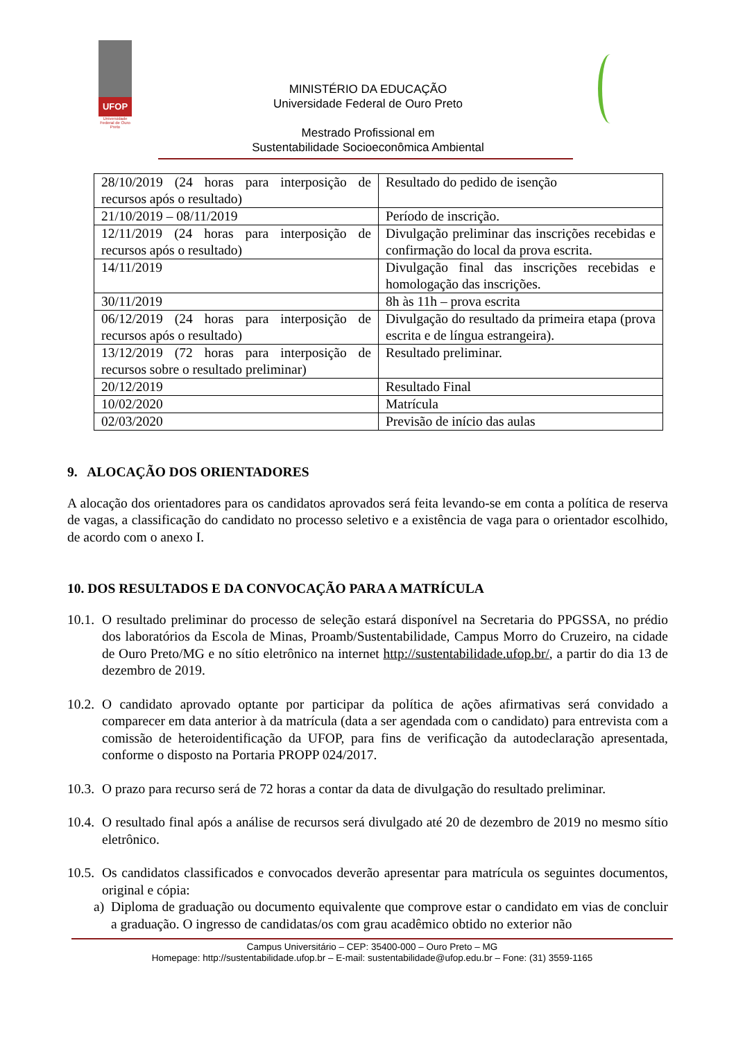UFOP
Universidade Federal de Ouro Preto
MINISTÉRIO DA EDUCAÇÃO
Universidade Federal de Ouro Preto
Mestrado Profissional em
Sustentabilidade Socioeconômica Ambiental
| 28/10/2019 (24 horas para interposição de recursos após o resultado) | Resultado do pedido de isenção |
| 21/10/2019 – 08/11/2019 | Período de inscrição. |
| 12/11/2019 (24 horas para interposição de recursos após o resultado) | Divulgação preliminar das inscrições recebidas e confirmação do local da prova escrita. |
| 14/11/2019 | Divulgação final das inscrições recebidas e homologação das inscrições. |
| 30/11/2019 | 8h às 11h – prova escrita |
| 06/12/2019 (24 horas para interposição de recursos após o resultado) | Divulgação do resultado da primeira etapa (prova escrita e de língua estrangeira). |
| 13/12/2019 (72 horas para interposição de recursos sobre o resultado preliminar) | Resultado preliminar. |
| 20/12/2019 | Resultado Final |
| 10/02/2020 | Matrícula |
| 02/03/2020 | Previsão de início das aulas |
9. ALOCAÇÃO DOS ORIENTADORES
A alocação dos orientadores para os candidatos aprovados será feita levando-se em conta a política de reserva de vagas, a classificação do candidato no processo seletivo e a existência de vaga para o orientador escolhido, de acordo com o anexo I.
10. DOS RESULTADOS E DA CONVOCAÇÃO PARA A MATRÍCULA
10.1. O resultado preliminar do processo de seleção estará disponível na Secretaria do PPGSSA, no prédio dos laboratórios da Escola de Minas, Proamb/Sustentabilidade, Campus Morro do Cruzeiro, na cidade de Ouro Preto/MG e no sítio eletrônico na internet http://sustentabilidade.ufop.br/, a partir do dia 13 de dezembro de 2019.
10.2. O candidato aprovado optante por participar da política de ações afirmativas será convidado a comparecer em data anterior à da matrícula (data a ser agendada com o candidato) para entrevista com a comissão de heteroidentificação da UFOP, para fins de verificação da autodeclaração apresentada, conforme o disposto na Portaria PROPP 024/2017.
10.3. O prazo para recurso será de 72 horas a contar da data de divulgação do resultado preliminar.
10.4. O resultado final após a análise de recursos será divulgado até 20 de dezembro de 2019 no mesmo sítio eletrônico.
10.5. Os candidatos classificados e convocados deverão apresentar para matrícula os seguintes documentos, original e cópia:
a) Diploma de graduação ou documento equivalente que comprove estar o candidato em vias de concluir a graduação. O ingresso de candidatas/os com grau acadêmico obtido no exterior não
Campus Universitário – CEP: 35400-000 – Ouro Preto – MG
Homepage: http://sustentabilidade.ufop.br – E-mail: sustentabilidade@ufop.edu.br – Fone: (31) 3559-1165